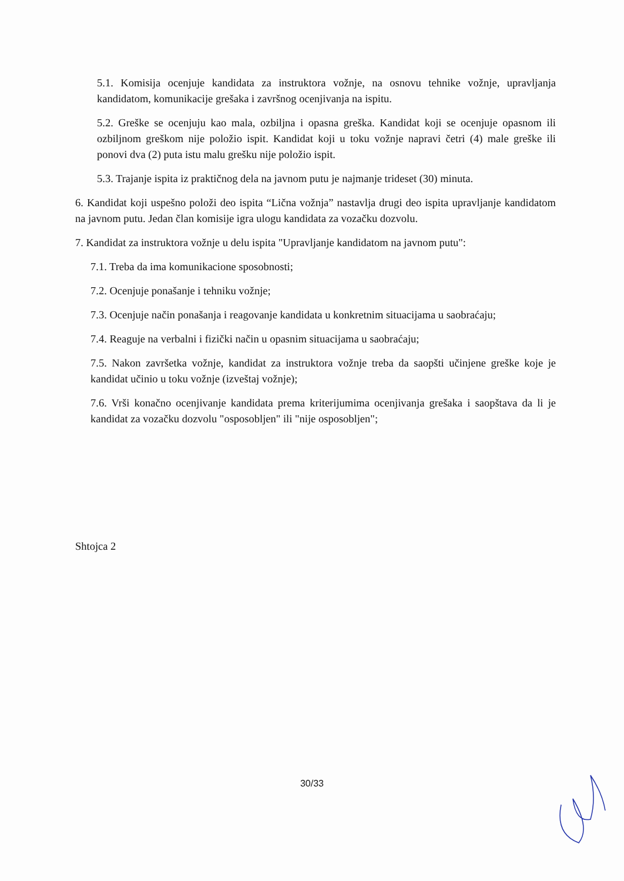5.1. Komisija ocenjuje kandidata za instruktora vožnje, na osnovu tehnike vožnje, upravljanja kandidatom, komunikacije grešaka i završnog ocenjivanja na ispitu.
5.2. Greške se ocenjuju kao mala, ozbiljna i opasna greška. Kandidat koji se ocenjuje opasnom ili ozbiljnom greškom nije položio ispit. Kandidat koji u toku vožnje napravi četri (4) male greške ili ponovi dva (2) puta istu malu grešku nije položio ispit.
5.3. Trajanje ispita iz praktičnog dela na javnom putu je najmanje trideset (30) minuta.
6. Kandidat koji uspešno položi deo ispita “Lična vožnja” nastavlja drugi deo ispita upravljanje kandidatom na javnom putu. Jedan član komisije igra ulogu kandidata za vozačku dozvolu.
7. Kandidat za instruktora vožnje u delu ispita "Upravljanje kandidatom na javnom putu":
7.1. Treba da ima komunikacione sposobnosti;
7.2. Ocenjuje ponašanje i tehniku vožnje;
7.3. Ocenjuje način ponašanja i reagovanje kandidata u konkretnim situacijama u saobraćaju;
7.4. Reaguje na verbalni i fizički način u opasnim situacijama u saobraćaju;
7.5. Nakon završetka vožnje, kandidat za instruktora vožnje treba da saopšti učinjene greške koje je kandidat učinio u toku vožnje (izveštaj vožnje);
7.6. Vrši konačno ocenjivanje kandidata prema kriterijumima ocenjivanja grešaka i saopštava da li je kandidat za vozačku dozvolu "osposobljen" ili "nije osposobljen";
Shtojca 2
30/33